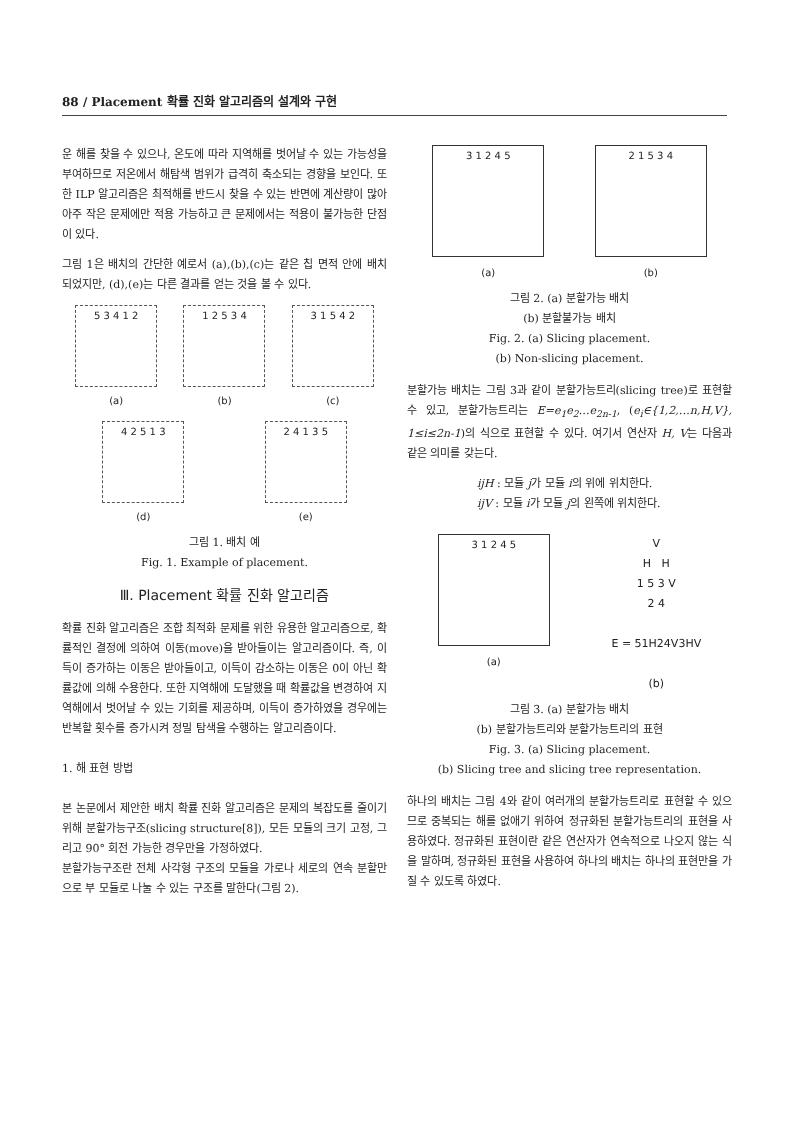88 / Placement 확률 진화 알고리즘의 설계와 구현
운 해를 찾을 수 있으나, 온도에 따라 지역해를 벗어날 수 있는 가능성을 부여하므로 저온에서 해탐색 범위가 급격히 축소되는 경향을 보인다. 또한 ILP 알고리즘은 최적해를 반드시 찾을 수 있는 반면에 계산량이 많아 아주 작은 문제에만 적용 가능하고 큰 문제에서는 적용이 불가능한 단점이 있다.
그림 1은 배치의 간단한 예로서 (a),(b),(c)는 같은 칩 면적 안에 배치 되었지만, (d),(e)는 다른 결과를 얻는 것을 볼 수 있다.
5 3 4 1 2
(a)
1 2 5 3 4
(b)
3 1 5 4 2
(c)
4 2 5 1 3
(d)
2 4 1 3 5
(e)
그림 1. 배치 예
Fig. 1. Example of placement.
Ⅲ. Placement 확률 진화 알고리즘
확률 진화 알고리즘은 조합 최적화 문제를 위한 유용한 알고리즘으로, 확률적인 결정에 의하여 이동(move)을 받아들이는 알고리즘이다. 즉, 이득이 증가하는 이동은 받아들이고, 이득이 감소하는 이동은 0이 아닌 확률값에 의해 수용한다. 또한 지역해에 도달했을 때 확률값을 변경하여 지역해에서 벗어날 수 있는 기회를 제공하며, 이득이 증가하였을 경우에는 반복할 횟수를 증가시켜 정밀 탐색을 수행하는 알고리즘이다.
1. 해 표현 방법
본 논문에서 제안한 배치 확률 진화 알고리즘은 문제의 복잡도를 줄이기 위해 분할가능구조(slicing structure[8]), 모든 모듈의 크기 고정, 그리고 90° 회전 가능한 경우만을 가정하였다.
분할가능구조란 전체 사각형 구조의 모듈을 가로나 세로의 연속 분할만으로 부 모듈로 나눌 수 있는 구조를 말한다(그림 2).
3 1 2 4 5
(a)
2 1 5 3 4
(b)
그림 2. (a) 분할가능 배치
(b) 분할불가능 배치
Fig. 2. (a) Slicing placement.
(b) Non-slicing placement.
분할가능 배치는 그림 3과 같이 분할가능트리(slicing tree)로 표현할 수 있고, 분할가능트리는 E=e<sub>1</sub>e<sub>2</sub>…e<sub>2n-1</sub>, (e<sub>i</sub>∈{1,2,…n,H,V}, 1≤i≤2n-1)의 식으로 표현할 수 있다. 여기서 연산자 H, V는 다음과 같은 의미를 갖는다.
ijH : 모듈 j가 모듈 i의 위에 위치한다.
ijV : 모듈 i가 모듈 j의 왼쪽에 위치한다.
3 1 2 4 5
(a)
V
H H
1 5 3 V
2 4
E = 51H24V3HV
(b)
그림 3. (a) 분할가능 배치
(b) 분할가능트리와 분할가능트리의 표현
Fig. 3. (a) Slicing placement.
(b) Slicing tree and slicing tree representation.
하나의 배치는 그림 4와 같이 여러개의 분할가능트리로 표현할 수 있으므로 중복되는 해를 없애기 위하여 정규화된 분할가능트리의 표현을 사용하였다. 정규화된 표현이란 같은 연산자가 연속적으로 나오지 않는 식을 말하며, 정규화된 표현을 사용하여 하나의 배치는 하나의 표현만을 가질 수 있도록 하였다.